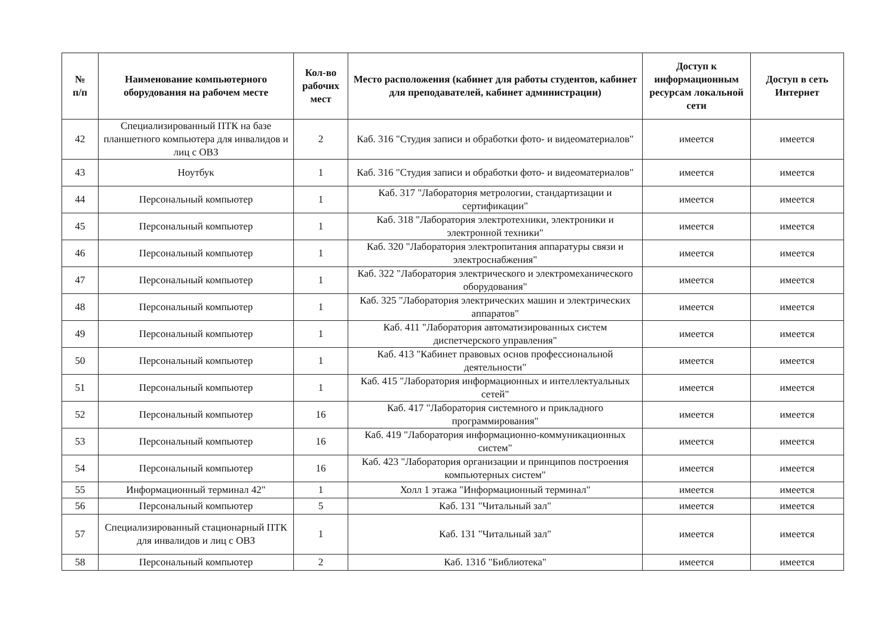| № п/п | Наименование компьютерного оборудования на рабочем месте | Кол-во рабочих мест | Место расположения (кабинет для работы студентов, кабинет для преподавателей, кабинет администрации) | Доступ к информационным ресурсам локальной сети | Доступ в сеть Интернет |
| --- | --- | --- | --- | --- | --- |
| 42 | Специализированный ПТК на базе планшетного компьютера для инвалидов и лиц с ОВЗ | 2 | Каб. 316 "Студия записи и обработки фото- и видеоматериалов" | имеется | имеется |
| 43 | Ноутбук | 1 | Каб. 316 "Студия записи и обработки фото- и видеоматериалов" | имеется | имеется |
| 44 | Персональный компьютер | 1 | Каб. 317 "Лаборатория метрологии, стандартизации и сертификации" | имеется | имеется |
| 45 | Персональный компьютер | 1 | Каб. 318 "Лаборатория электротехники, электроники и электронной техники" | имеется | имеется |
| 46 | Персональный компьютер | 1 | Каб. 320 "Лаборатория электропитания аппаратуры связи и электроснабжения" | имеется | имеется |
| 47 | Персональный компьютер | 1 | Каб. 322 "Лаборатория электрического и электромеханического оборудования" | имеется | имеется |
| 48 | Персональный компьютер | 1 | Каб. 325 "Лаборатория электрических машин и электрических аппаратов" | имеется | имеется |
| 49 | Персональный компьютер | 1 | Каб. 411 "Лаборатория автоматизированных систем диспетчерского управления" | имеется | имеется |
| 50 | Персональный компьютер | 1 | Каб. 413 "Кабинет правовых основ профессиональной деятельности" | имеется | имеется |
| 51 | Персональный компьютер | 1 | Каб. 415 "Лаборатория информационных и интеллектуальных сетей" | имеется | имеется |
| 52 | Персональный компьютер | 16 | Каб. 417 "Лаборатория системного и прикладного программирования" | имеется | имеется |
| 53 | Персональный компьютер | 16 | Каб. 419 "Лаборатория информационно-коммуникационных систем" | имеется | имеется |
| 54 | Персональный компьютер | 16 | Каб. 423 "Лаборатория организации и принципов построения компьютерных систем" | имеется | имеется |
| 55 | Информационный терминал 42" | 1 | Холл 1 этажа "Информационный терминал" | имеется | имеется |
| 56 | Персональный компьютер | 5 | Каб. 131 "Читальный зал" | имеется | имеется |
| 57 | Специализированный стационарный ПТК для инвалидов и лиц с ОВЗ | 1 | Каб. 131 "Читальный зал" | имеется | имеется |
| 58 | Персональный компьютер | 2 | Каб. 131б "Библиотека" | имеется | имеется |